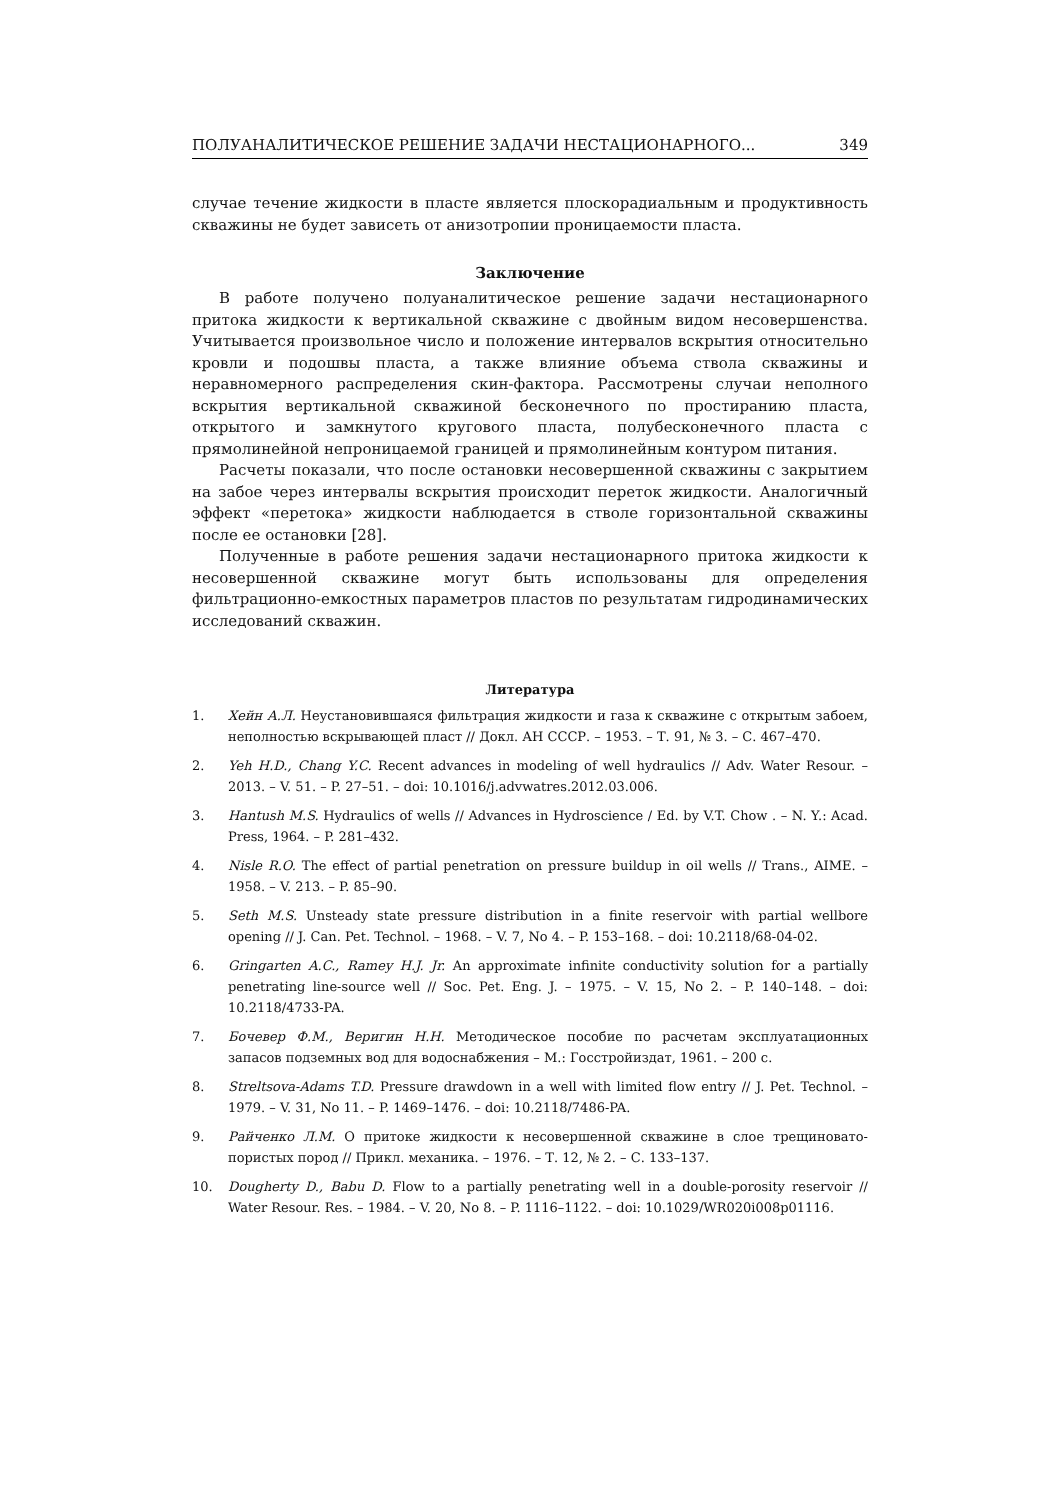ПОЛУАНАЛИТИЧЕСКОЕ РЕШЕНИЕ ЗАДАЧИ НЕСТАЦИОНАРНОГО... 349
случае течение жидкости в пласте является плоскорадиальным и продуктивность скважины не будет зависеть от анизотропии проницаемости пласта.
Заключение
В работе получено полуаналитическое решение задачи нестационарного притока жидкости к вертикальной скважине с двойным видом несовершенства. Учитывается произвольное число и положение интервалов вскрытия относительно кровли и подошвы пласта, а также влияние объема ствола скважины и неравномерного распределения скин-фактора. Рассмотрены случаи неполного вскрытия вертикальной скважиной бесконечного по простиранию пласта, открытого и замкнутого кругового пласта, полубесконечного пласта с прямолинейной непроницаемой границей и прямолинейным контуром питания.
Расчеты показали, что после остановки несовершенной скважины с закрытием на забое через интервалы вскрытия происходит переток жидкости. Аналогичный эффект «перетока» жидкости наблюдается в стволе горизонтальной скважины после ее остановки [28].
Полученные в работе решения задачи нестационарного притока жидкости к несовершенной скважине могут быть использованы для определения фильтрационно-емкостных параметров пластов по результатам гидродинамических исследований скважин.
Литература
1. Хейн А.Л. Неустановившаяся фильтрация жидкости и газа к скважине с открытым забоем, неполностью вскрывающей пласт // Докл. АН СССР. – 1953. – Т. 91, № 3. – С. 467–470.
2. Yeh H.D., Chang Y.C. Recent advances in modeling of well hydraulics // Adv. Water Resour. – 2013. – V. 51. – P. 27–51. – doi: 10.1016/j.advwatres.2012.03.006.
3. Hantush M.S. Hydraulics of wells // Advances in Hydroscience / Ed. by V.T. Chow . – N. Y.: Acad. Press, 1964. – P. 281–432.
4. Nisle R.O. The effect of partial penetration on pressure buildup in oil wells // Trans., AIME. – 1958. – V. 213. – P. 85–90.
5. Seth M.S. Unsteady state pressure distribution in a finite reservoir with partial wellbore opening // J. Can. Pet. Technol. – 1968. – V. 7, No 4. – P. 153–168. – doi: 10.2118/68-04-02.
6. Gringarten A.C., Ramey H.J. Jr. An approximate infinite conductivity solution for a partially penetrating line-source well // Soc. Pet. Eng. J. – 1975. – V. 15, No 2. – P. 140–148. – doi: 10.2118/4733-PA.
7. Бочевер Ф.М., Веригин Н.Н. Методическое пособие по расчетам эксплуатационных запасов подземных вод для водоснабжения – М.: Госстройиздат, 1961. – 200 с.
8. Streltsova-Adams T.D. Pressure drawdown in a well with limited flow entry // J. Pet. Technol. – 1979. – V. 31, No 11. – P. 1469–1476. – doi: 10.2118/7486-PA.
9. Райченко Л.М. О притоке жидкости к несовершенной скважине в слое трещиновато-пористых пород // Прикл. механика. – 1976. – Т. 12, № 2. – С. 133–137.
10. Dougherty D., Babu D. Flow to a partially penetrating well in a double-porosity reservoir // Water Resour. Res. – 1984. – V. 20, No 8. – P. 1116–1122. – doi: 10.1029/WR020i008p01116.